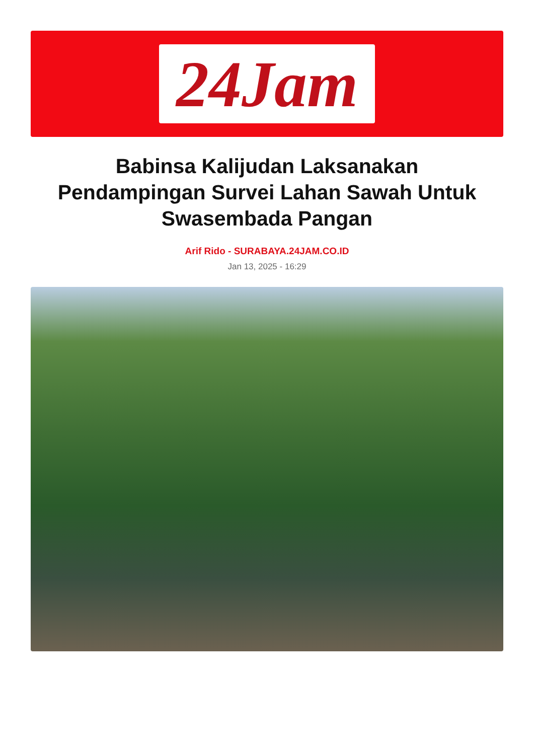24Jam
Babinsa Kalijudan Laksanakan Pendampingan Survei Lahan Sawah Untuk Swasembada Pangan
Arif Rido - SURABAYA.24JAM.CO.ID
Jan 13, 2025 - 16:29